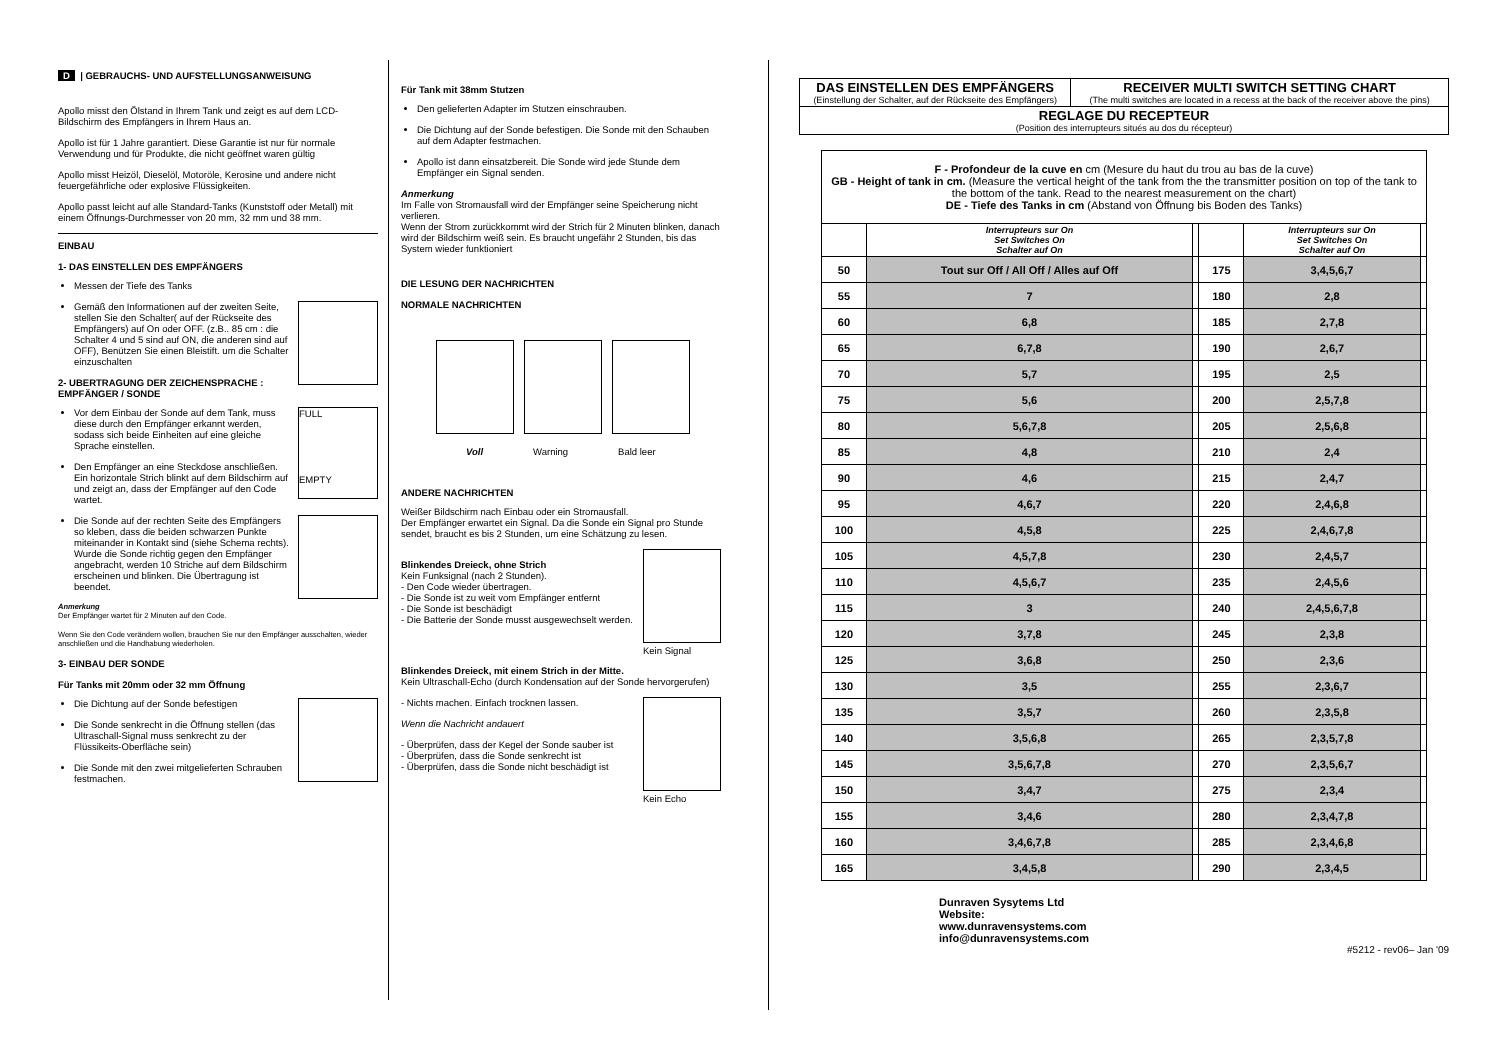D | GEBRAUCHS- UND AUFSTELLUNGSANWEISUNG
Apollo misst den Ölstand in Ihrem Tank und zeigt es auf dem LCD-Bildschirm des Empfängers in Ihrem Haus an.
Apollo ist für 1 Jahre garantiert. Diese Garantie ist nur für normale Verwendung und für Produkte, die nicht geöffnet waren gültig
Apollo misst Heizöl, Dieselöl, Motoröle, Kerosine und andere nicht feuergefährliche oder explosive Flüssigkeiten.
Apollo passt leicht auf alle Standard-Tanks (Kunststoff oder Metall) mit einem Öffnungs-Durchmesser von 20 mm, 32 mm und 38 mm.
EINBAU
1- DAS EINSTELLEN DES EMPFÄNGERS
Messen der Tiefe des Tanks
Gemäß den Informationen auf der zweiten Seite, stellen Sie den Schalter( auf der Rückseite des Empfängers) auf On oder OFF. (z.B.. 85 cm : die Schalter 4 und 5 sind auf ON, die anderen sind auf OFF), Benützen Sie einen Bleistift. um die Schalter einzuschalten
2- UBERTRAGUNG DER ZEICHENSPRACHE : EMPFÄNGER / SONDE
FULL
EMPTY
Vor dem Einbau der Sonde auf dem Tank, muss diese durch den Empfänger erkannt werden, sodass sich beide Einheiten auf eine gleiche Sprache einstellen.
Den Empfänger an eine Steckdose anschließen. Ein horizontale Strich blinkt auf dem Bildschirm auf und zeigt an, dass der Empfänger auf den Code wartet.
Die Sonde auf der rechten Seite des Empfängers so kleben, dass die beiden schwarzen Punkte miteinander in Kontakt sind (siehe Schema rechts). Wurde die Sonde richtig gegen den Empfänger angebracht, werden 10 Striche auf dem Bildschirm erscheinen und blinken. Die Übertragung ist beendet.
Anmerkung
Der Empfänger wartet für 2 Minuten auf den Code.
Wenn Sie den Code verändern wollen, brauchen Sie nur den Empfänger ausschalten, wieder anschließen und die Handhabung wiederholen.
3- EINBAU DER SONDE
Für Tanks mit 20mm oder 32 mm Öffnung
Die Dichtung auf der Sonde befestigen
Die Sonde senkrecht in die Öffnung stellen (das Ultraschall-Signal muss senkrecht zu der Flüssikeits-Oberfläche sein)
Die Sonde mit den zwei mitgelieferten Schrauben festmachen.
Für Tank mit 38mm Stutzen
Den gelieferten Adapter im Stutzen einschrauben.
Die Dichtung auf der Sonde befestigen. Die Sonde mit den Schauben auf dem Adapter festmachen.
Apollo ist dann einsatzbereit. Die Sonde wird jede Stunde dem Empfänger ein Signal senden.
Anmerkung
Im Falle von Stromausfall wird der Empfänger seine Speicherung nicht verlieren.
Wenn der Strom zurückkommt wird der Strich für 2 Minuten blinken, danach wird der Bildschirm weiß sein. Es braucht ungefähr 2 Stunden, bis das System wieder funktioniert
DIE LESUNG DER NACHRICHTEN
NORMALE NACHRICHTEN
Voll Warning Bald leer
ANDERE NACHRICHTEN
Weißer Bildschirm nach Einbau oder ein Stromausfall.
Der Empfänger erwartet ein Signal. Da die Sonde ein Signal pro Stunde sendet, braucht es bis 2 Stunden, um eine Schätzung zu lesen.
Kein Signal
Blinkendes Dreieck, ohne Strich
Kein Funksignal (nach 2 Stunden).
- Den Code wieder übertragen.
- Die Sonde ist zu weit vom Empfänger entfernt
- Die Sonde ist beschädigt
- Die Batterie der Sonde musst ausgewechselt werden.
Blinkendes Dreieck, mit einem Strich in der Mitte.
Kein Ultraschall-Echo (durch Kondensation auf der Sonde hervorgerufen)
Kein Echo
- Nichts machen. Einfach trocknen lassen.
Wenn die Nachricht andauert
- Überprüfen, dass der Kegel der Sonde sauber ist
- Überprüfen, dass die Sonde senkrecht ist
- Überprüfen, dass die Sonde nicht beschädigt ist
| DAS EINSTELLEN DES EMPFÄNGERS (Einstellung der Schalter, auf der Rückseite des Empfängers) | RECEIVER MULTI SWITCH SETTING CHART (The multi switches are located in a recess at the back of the receiver above the pins) |
| REGLAGE DU RECEPTEUR (Position des interrupteurs situés au dos du récepteur) | |
| F - Profondeur de la cuve en cm (Mesure du haut du trou au bas de la cuve) GB - Height of tank in cm. (Measure the vertical height of the tank from the the transmitter position on top of the tank to the bottom of the tank. Read to the nearest measurement on the chart) DE - Tiefe des Tanks in cm (Abstand von Öffnung bis Boden des Tanks) | | | | | |
| | Interrupteurs sur On Set Switches On Schalter auf On | | | Interrupteurs sur On Set Switches On Schalter auf On | |
| 50 | Tout sur Off / All Off / Alles auf Off | | 175 | 3,4,5,6,7 | |
| 55 | 7 | | 180 | 2,8 | |
| 60 | 6,8 | | 185 | 2,7,8 | |
| 65 | 6,7,8 | | 190 | 2,6,7 | |
| 70 | 5,7 | | 195 | 2,5 | |
| 75 | 5,6 | | 200 | 2,5,7,8 | |
| 80 | 5,6,7,8 | | 205 | 2,5,6,8 | |
| 85 | 4,8 | | 210 | 2,4 | |
| 90 | 4,6 | | 215 | 2,4,7 | |
| 95 | 4,6,7 | | 220 | 2,4,6,8 | |
| 100 | 4,5,8 | | 225 | 2,4,6,7,8 | |
| 105 | 4,5,7,8 | | 230 | 2,4,5,7 | |
| 110 | 4,5,6,7 | | 235 | 2,4,5,6 | |
| 115 | 3 | | 240 | 2,4,5,6,7,8 | |
| 120 | 3,7,8 | | 245 | 2,3,8 | |
| 125 | 3,6,8 | | 250 | 2,3,6 | |
| 130 | 3,5 | | 255 | 2,3,6,7 | |
| 135 | 3,5,7 | | 260 | 2,3,5,8 | |
| 140 | 3,5,6,8 | | 265 | 2,3,5,7,8 | |
| 145 | 3,5,6,7,8 | | 270 | 2,3,5,6,7 | |
| 150 | 3,4,7 | | 275 | 2,3,4 | |
| 155 | 3,4,6 | | 280 | 2,3,4,7,8 | |
| 160 | 3,4,6,7,8 | | 285 | 2,3,4,6,8 | |
| 165 | 3,4,5,8 | | 290 | 2,3,4,5 | |
Dunraven Sysytems Ltd
Website:
www.dunravensystems.com
info@dunravensystems.com
#5212 - rev06– Jan '09